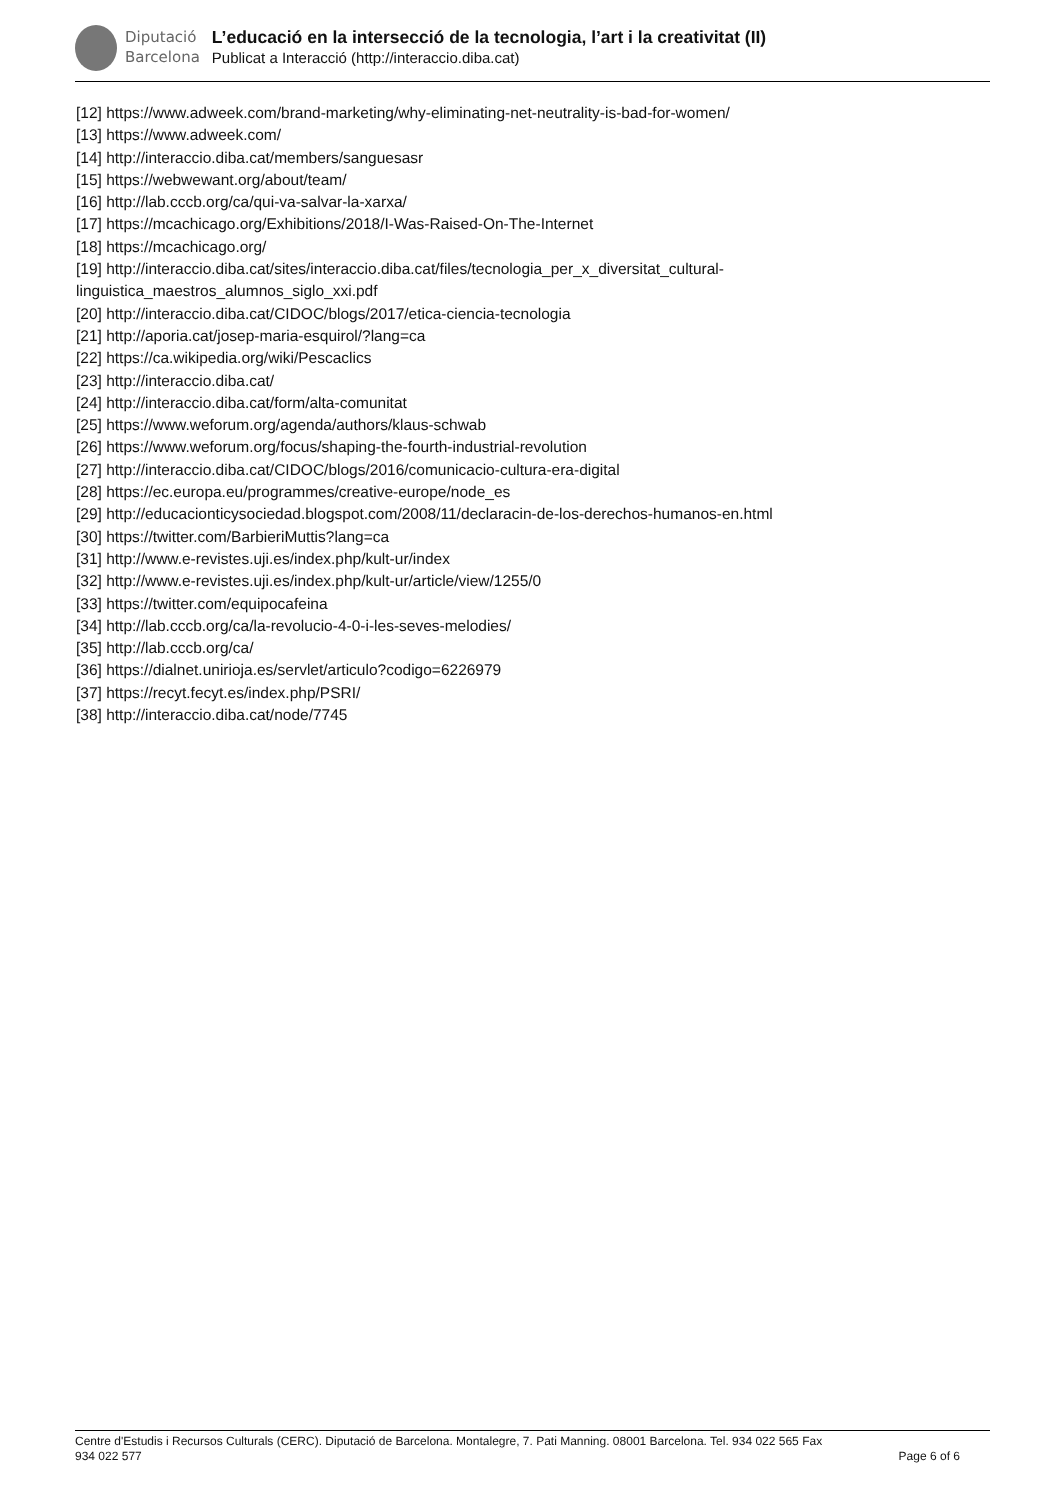Diputació
Barcelona
L’educació en la intersecció de la tecnologia, l’art i la creativitat (II)
Publicat a Interacció (http://interaccio.diba.cat)
[12] https://www.adweek.com/brand-marketing/why-eliminating-net-neutrality-is-bad-for-women/
[13] https://www.adweek.com/
[14] http://interaccio.diba.cat/members/sanguesasr
[15] https://webwewant.org/about/team/
[16] http://lab.cccb.org/ca/qui-va-salvar-la-xarxa/
[17] https://mcachicago.org/Exhibitions/2018/I-Was-Raised-On-The-Internet
[18] https://mcachicago.org/
[19] http://interaccio.diba.cat/sites/interaccio.diba.cat/files/tecnologia_per_x_diversitat_cultural-
linguistica_maestros_alumnos_siglo_xxi.pdf
[20] http://interaccio.diba.cat/CIDOC/blogs/2017/etica-ciencia-tecnologia
[21] http://aporia.cat/josep-maria-esquirol/?lang=ca
[22] https://ca.wikipedia.org/wiki/Pescaclics
[23] http://interaccio.diba.cat/
[24] http://interaccio.diba.cat/form/alta-comunitat
[25] https://www.weforum.org/agenda/authors/klaus-schwab
[26] https://www.weforum.org/focus/shaping-the-fourth-industrial-revolution
[27] http://interaccio.diba.cat/CIDOC/blogs/2016/comunicacio-cultura-era-digital
[28] https://ec.europa.eu/programmes/creative-europe/node_es
[29] http://educacionticysociedad.blogspot.com/2008/11/declaracin-de-los-derechos-humanos-en.html
[30] https://twitter.com/BarbieriMuttis?lang=ca
[31] http://www.e-revistes.uji.es/index.php/kult-ur/index
[32] http://www.e-revistes.uji.es/index.php/kult-ur/article/view/1255/0
[33] https://twitter.com/equipocafeina
[34] http://lab.cccb.org/ca/la-revolucio-4-0-i-les-seves-melodies/
[35] http://lab.cccb.org/ca/
[36] https://dialnet.unirioja.es/servlet/articulo?codigo=6226979
[37] https://recyt.fecyt.es/index.php/PSRI/
[38] http://interaccio.diba.cat/node/7745
Centre d'Estudis i Recursos Culturals (CERC). Diputació de Barcelona. Montalegre, 7. Pati Manning. 08001 Barcelona. Tel. 934 022 565 Fax
934 022 577 Page 6 of 6